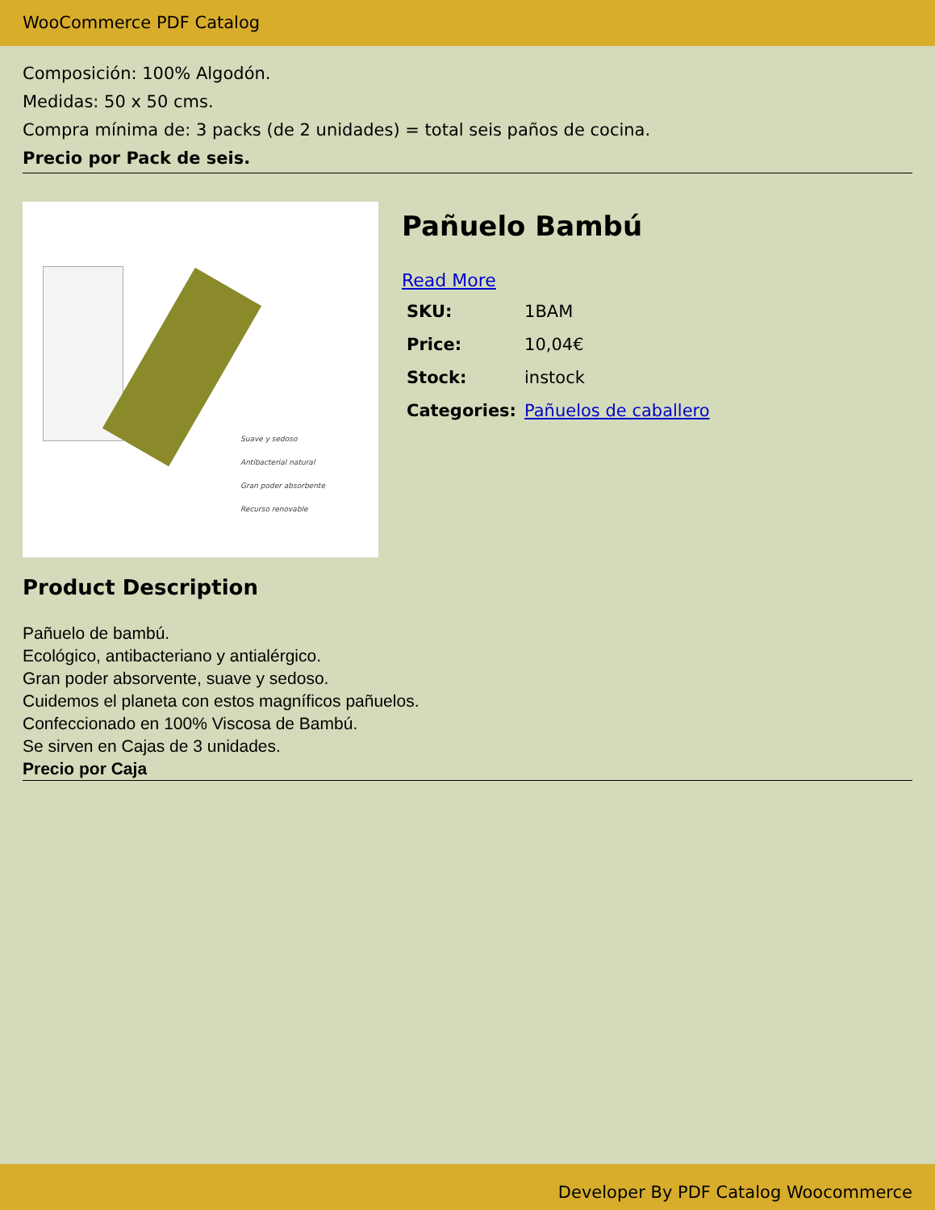WooCommerce PDF Catalog
Composición: 100% Algodón.
Medidas: 50 x 50 cms.
Compra mínima de: 3 packs (de 2 unidades) = total seis paños de cocina.
Precio por Pack de seis.
Suave y sedoso
Antibacterial natural
Gran poder absorbente
Recurso renovable
Pañuelo Bambú
Read More
| SKU: | 1BAM |
| Price: | 10,04€ |
| Stock: | instock |
| Categories: | Pañuelos de caballero |
Product Description
Pañuelo de bambú.
Ecológico, antibacteriano y antialérgico.
Gran poder absorvente, suave y sedoso.
Cuidemos el planeta con estos magníficos pañuelos.
Confeccionado en 100% Viscosa de Bambú.
Se sirven en Cajas de 3 unidades.
Precio por Caja
Developer By PDF Catalog Woocommerce